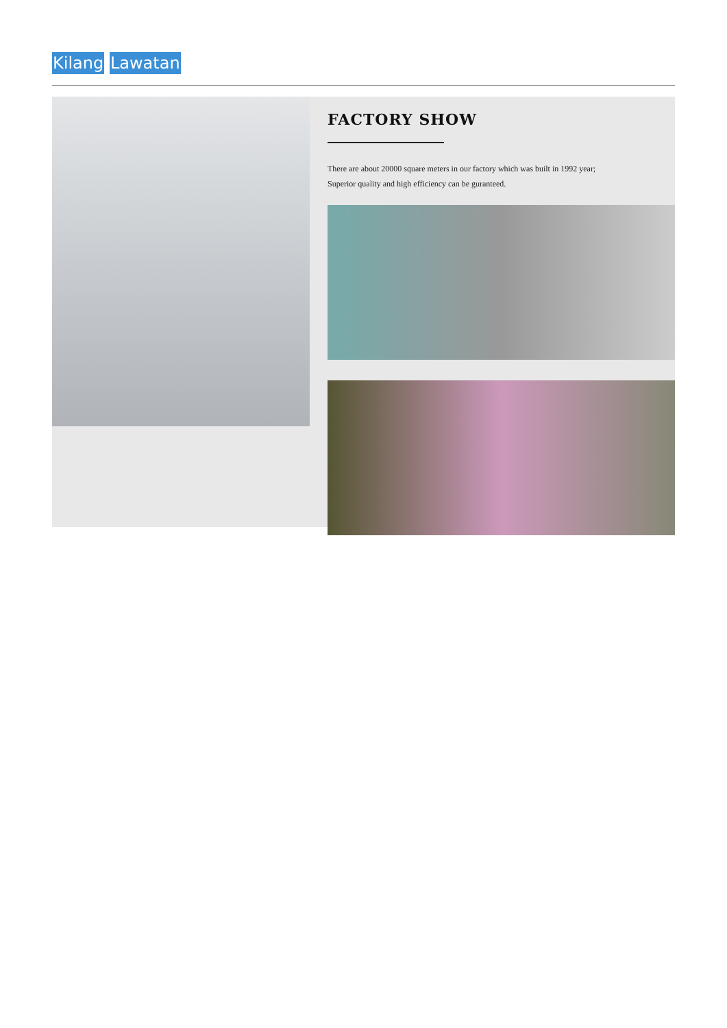Kilang Lawatan
FACTORY SHOW
There are about 20000 square meters in our factory which was built in 1992 year;
Superior quality and high efficiency can be guranteed.